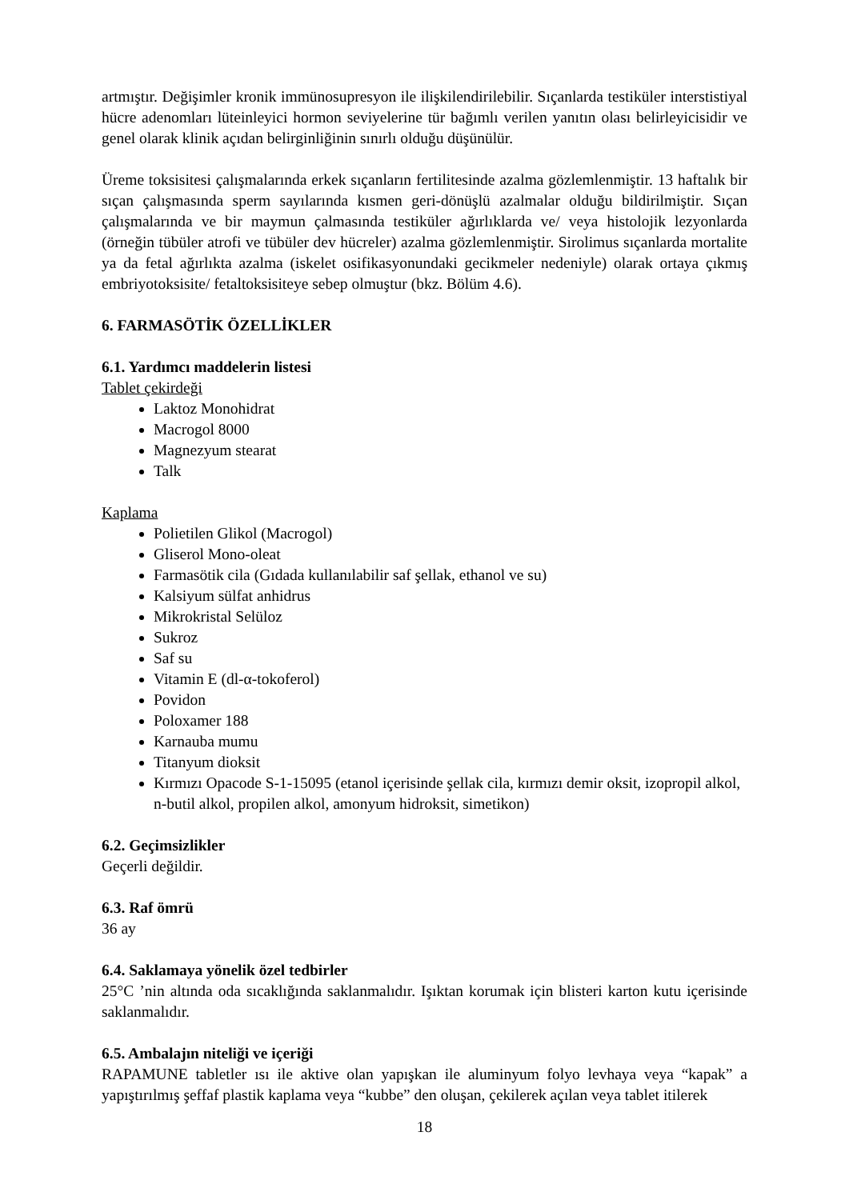artmıştır. Değişimler kronik immünosupresyon ile ilişkilendirilebilir. Sıçanlarda testiküler interstistiyal hücre adenomları lüteinleyici hormon seviyelerine tür bağımlı verilen yanıtın olası belirleyicisidir ve genel olarak klinik açıdan belirginliğinin sınırlı olduğu düşünülür.
Üreme toksisitesi çalışmalarında erkek sıçanların fertilitesinde azalma gözlemlenmiştir. 13 haftalık bir sıçan çalışmasında sperm sayılarında kısmen geri-dönüşlü azalmalar olduğu bildirilmiştir. Sıçan çalışmalarında ve bir maymun çalmasında testiküler ağırlıklarda ve/ veya histolojik lezyonlarda (örneğin tübüler atrofi ve tübüler dev hücreler) azalma gözlemlenmiştir. Sirolimus sıçanlarda mortalite ya da fetal ağırlıkta azalma (iskelet osifikasyonundaki gecikmeler nedeniyle) olarak ortaya çıkmış embriyotoksisite/ fetaltoksisiteye sebep olmuştur (bkz. Bölüm 4.6).
6. FARMASÖTİK ÖZELLİKLER
6.1. Yardımcı maddelerin listesi
Tablet çekirdeği
Laktoz Monohidrat
Macrogol 8000
Magnezyum stearat
Talk
Kaplama
Polietilen Glikol (Macrogol)
Gliserol Mono-oleat
Farmasötik cila (Gıdada kullanılabilir saf şellak, ethanol ve su)
Kalsiyum sülfat anhidrus
Mikrokristal Selüloz
Sukroz
Saf su
Vitamin E (dl-α-tokoferol)
Povidon
Poloxamer 188
Karnauba mumu
Titanyum dioksit
Kırmızı Opacode S-1-15095 (etanol içerisinde şellak cila, kırmızı demir oksit, izopropil alkol, n-butil alkol, propilen alkol, amonyum hidroksit, simetikon)
6.2. Geçimsizlikler
Geçerli değildir.
6.3. Raf ömrü
36 ay
6.4. Saklamaya yönelik özel tedbirler
25°C ’nin altında oda sıcaklığında saklanmalıdır. Işıktan korumak için blisteri karton kutu içerisinde saklanmalıdır.
6.5. Ambalajın niteliği ve içeriği
RAPAMUNE tabletler ısı ile aktive olan yapışkan ile aluminyum folyo levhaya veya “kapak” a yapıştırılmış şeffaf plastik kaplama veya “kubbe” den oluşan, çekilerek açılan veya tablet itilerek
18